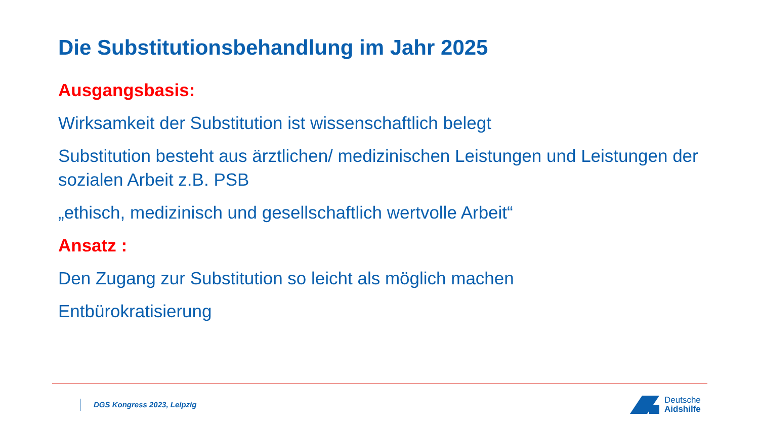Die Substitutionsbehandlung im Jahr 2025
Ausgangsbasis:
Wirksamkeit der Substitution ist wissenschaftlich belegt
Substitution besteht aus ärztlichen/ medizinischen Leistungen und Leistungen der sozialen Arbeit z.B. PSB
„ethisch, medizinisch und gesellschaftlich wertvolle Arbeit“
Ansatz :
Den Zugang zur Substitution so leicht als möglich machen
Entbürokratisierung
DGS Kongress 2023, Leipzig
Deutsche
Aidshilfe